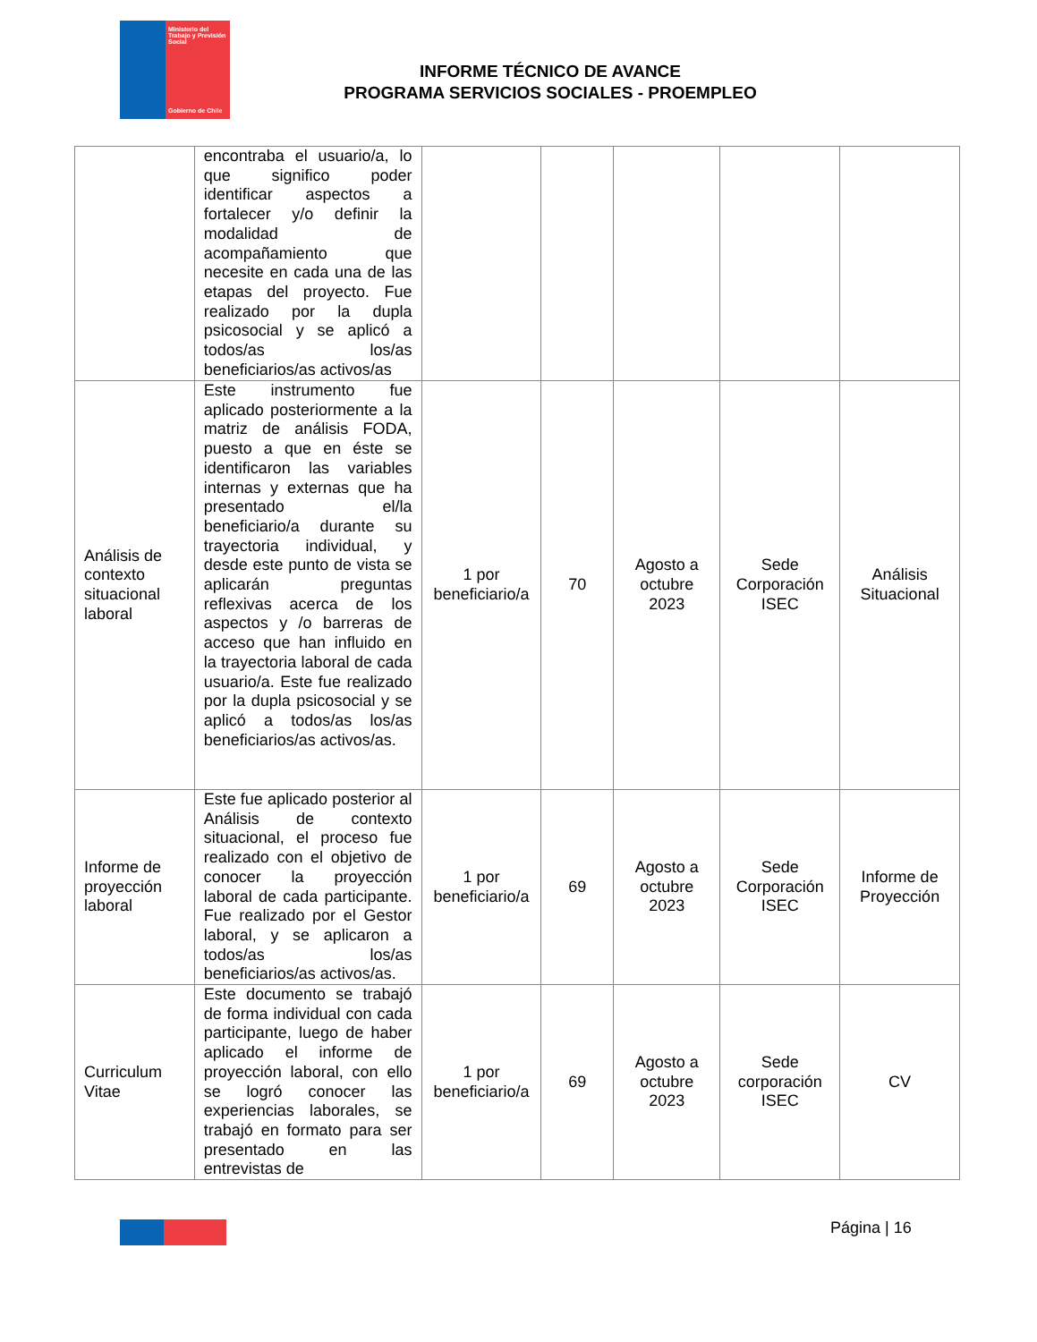Ministerio del Trabajo y Previsión Social
Gobierno de Chile
INFORME TÉCNICO DE AVANCE
PROGRAMA SERVICIOS SOCIALES - PROEMPLEO
| | encontraba el usuario/a, lo que significo poder identificar aspectos a fortalecer y/o definir la modalidad de acompañamiento que necesite en cada una de las etapas del proyecto. Fue realizado por la dupla psicosocial y se aplicó a todos/as los/as beneficiarios/as activos/as | | | | | |
| Análisis de contexto situacional laboral | Este instrumento fue aplicado posteriormente a la matriz de análisis FODA, puesto a que en éste se identificaron las variables internas y externas que ha presentado el/la beneficiario/a durante su trayectoria individual, y desde este punto de vista se aplicarán preguntas reflexivas acerca de los aspectos y /o barreras de acceso que han influido en la trayectoria laboral de cada usuario/a. Este fue realizado por la dupla psicosocial y se aplicó a todos/as los/as beneficiarios/as activos/as. | 1 por beneficiario/a | 70 | Agosto a octubre 2023 | Sede Corporación ISEC | Análisis Situacional |
| Informe de proyección laboral | Este fue aplicado posterior al Análisis de contexto situacional, el proceso fue realizado con el objetivo de conocer la proyección laboral de cada participante. Fue realizado por el Gestor laboral, y se aplicaron a todos/as los/as beneficiarios/as activos/as. | 1 por beneficiario/a | 69 | Agosto a octubre 2023 | Sede Corporación ISEC | Informe de Proyección |
| Curriculum Vitae | Este documento se trabajó de forma individual con cada participante, luego de haber aplicado el informe de proyección laboral, con ello se logró conocer las experiencias laborales, se trabajó en formato para ser presentado en las entrevistas de | 1 por beneficiario/a | 69 | Agosto a octubre 2023 | Sede corporación ISEC | CV |
Página | 16